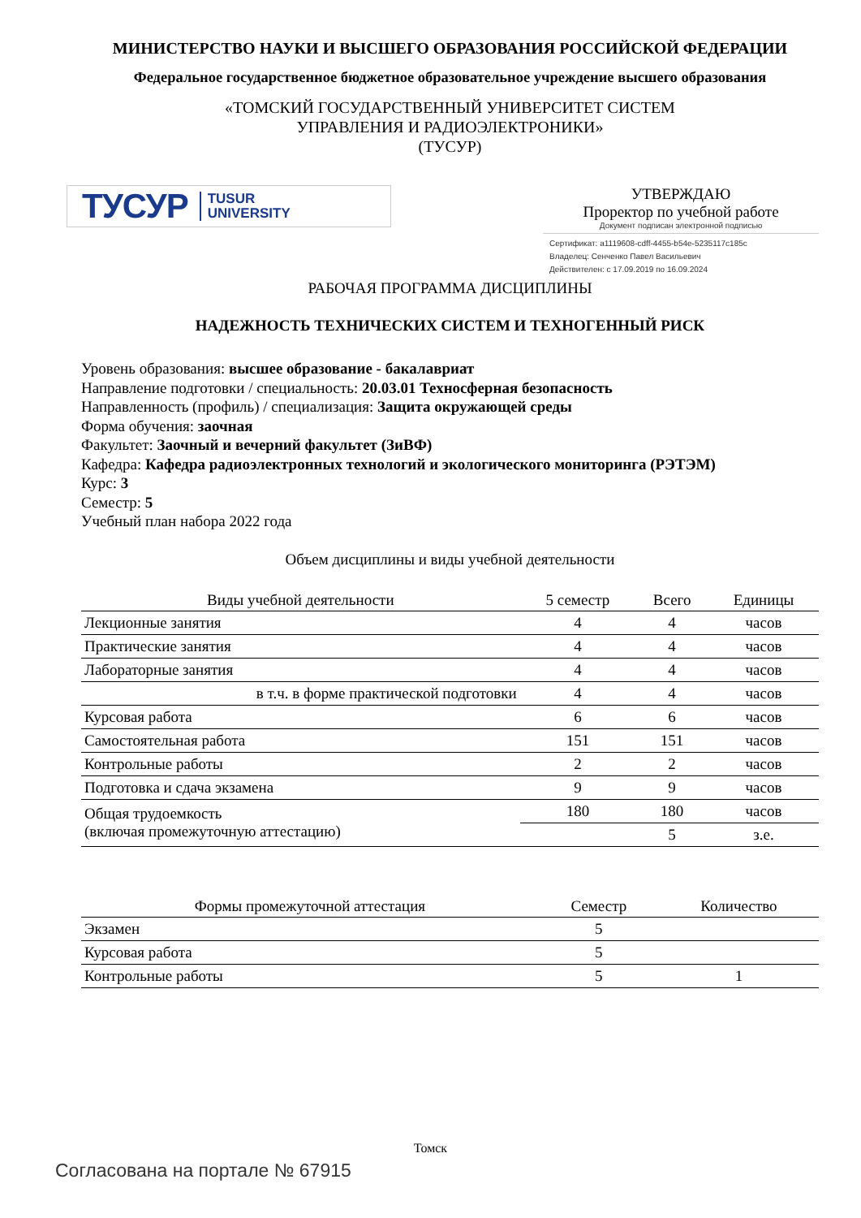МИНИСТЕРСТВО НАУКИ И ВЫСШЕГО ОБРАЗОВАНИЯ РОССИЙСКОЙ ФЕДЕРАЦИИ
Федеральное государственное бюджетное образовательное учреждение высшего образования
«ТОМСКИЙ ГОСУДАРСТВЕННЫЙ УНИВЕРСИТЕТ СИСТЕМ
УПРАВЛЕНИЯ И РАДИОЭЛЕКТРОНИКИ»
(ТУСУР)
ТУСУР TUSUR
UNIVERSITY
УТВЕРЖДАЮ
Проректор по учебной работе
Документ подписан электронной подписью
Сертификат: a1119608-cdff-4455-b54e-5235117c185c
Владелец: Сенченко Павел Васильевич
Действителен: с 17.09.2019 по 16.09.2024
РАБОЧАЯ ПРОГРАММА ДИСЦИПЛИНЫ
НАДЕЖНОСТЬ ТЕХНИЧЕСКИХ СИСТЕМ И ТЕХНОГЕННЫЙ РИСК
Уровень образования: высшее образование - бакалавриат
Направление подготовки / специальность: 20.03.01 Техносферная безопасность
Направленность (профиль) / специализация: Защита окружающей среды
Форма обучения: заочная
Факультет: Заочный и вечерний факультет (ЗиВФ)
Кафедра: Кафедра радиоэлектронных технологий и экологического мониторинга (РЭТЭМ)
Курс: 3
Семестр: 5
Учебный план набора 2022 года
Объем дисциплины и виды учебной деятельности
| Виды учебной деятельности | 5 семестр | Всего | Единицы |
| --- | --- | --- | --- |
| Лекционные занятия | 4 | 4 | часов |
| Практические занятия | 4 | 4 | часов |
| Лабораторные занятия | 4 | 4 | часов |
| в т.ч. в форме практической подготовки | 4 | 4 | часов |
| Курсовая работа | 6 | 6 | часов |
| Самостоятельная работа | 151 | 151 | часов |
| Контрольные работы | 2 | 2 | часов |
| Подготовка и сдача экзамена | 9 | 9 | часов |
| Общая трудоемкость (включая промежуточную аттестацию) | 180 | 180 | часов |
| | | 5 | з.е. |
| Формы промежуточной аттестация | Семестр | Количество |
| --- | --- | --- |
| Экзамен | 5 | |
| Курсовая работа | 5 | |
| Контрольные работы | 5 | 1 |
Томск
Согласована на портале № 67915